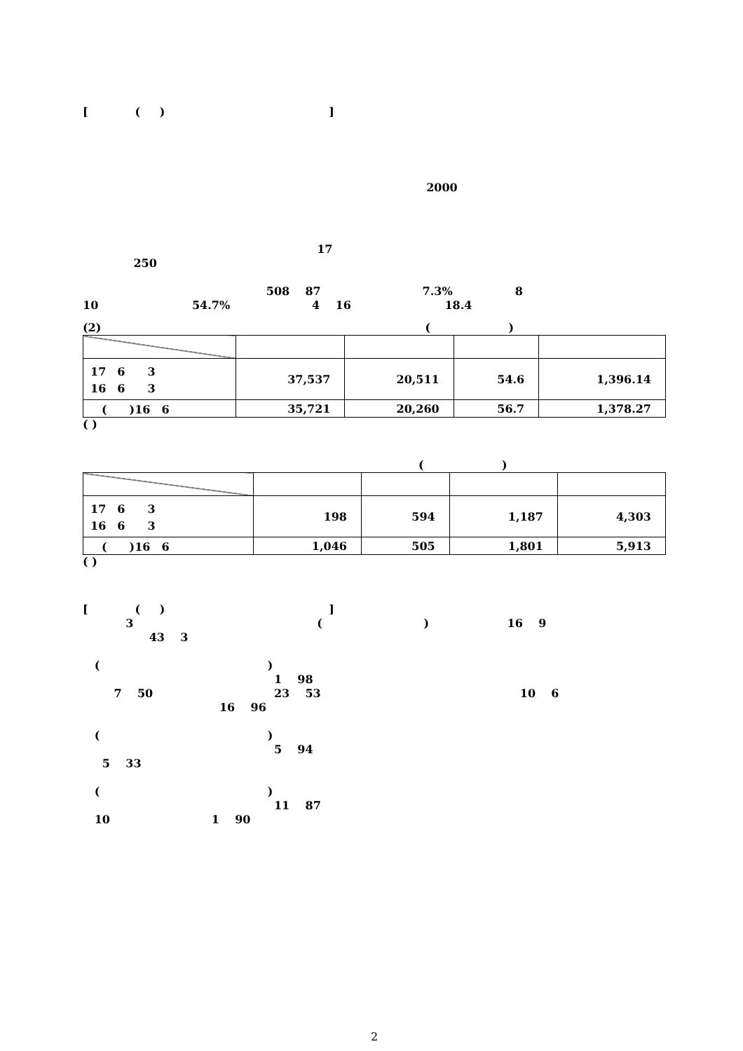[ ( ) ]
2000
17
250
508 87 7.3% 8
10 54.7% 4 16 18.4
(2) ( )
| 17 6 3 16 6 3 | 37,537 | 20,511 | 54.6 | 1,396.14 |
| ( )16 6 | 35,721 | 20,260 | 56.7 | 1,378.27 |
( )
( )
| 17 6 3 16 6 3 | 198 | 594 | 1,187 | 4,303 |
| ( )16 6 | 1,046 | 505 | 1,801 | 5,913 |
( )
[ ( ) ]
3 ( ) 16 9
43 3
( )
1 98
7 50 23 53 10 6
16 96
( )
5 94
5 33
( )
11 87
10 1 90
2